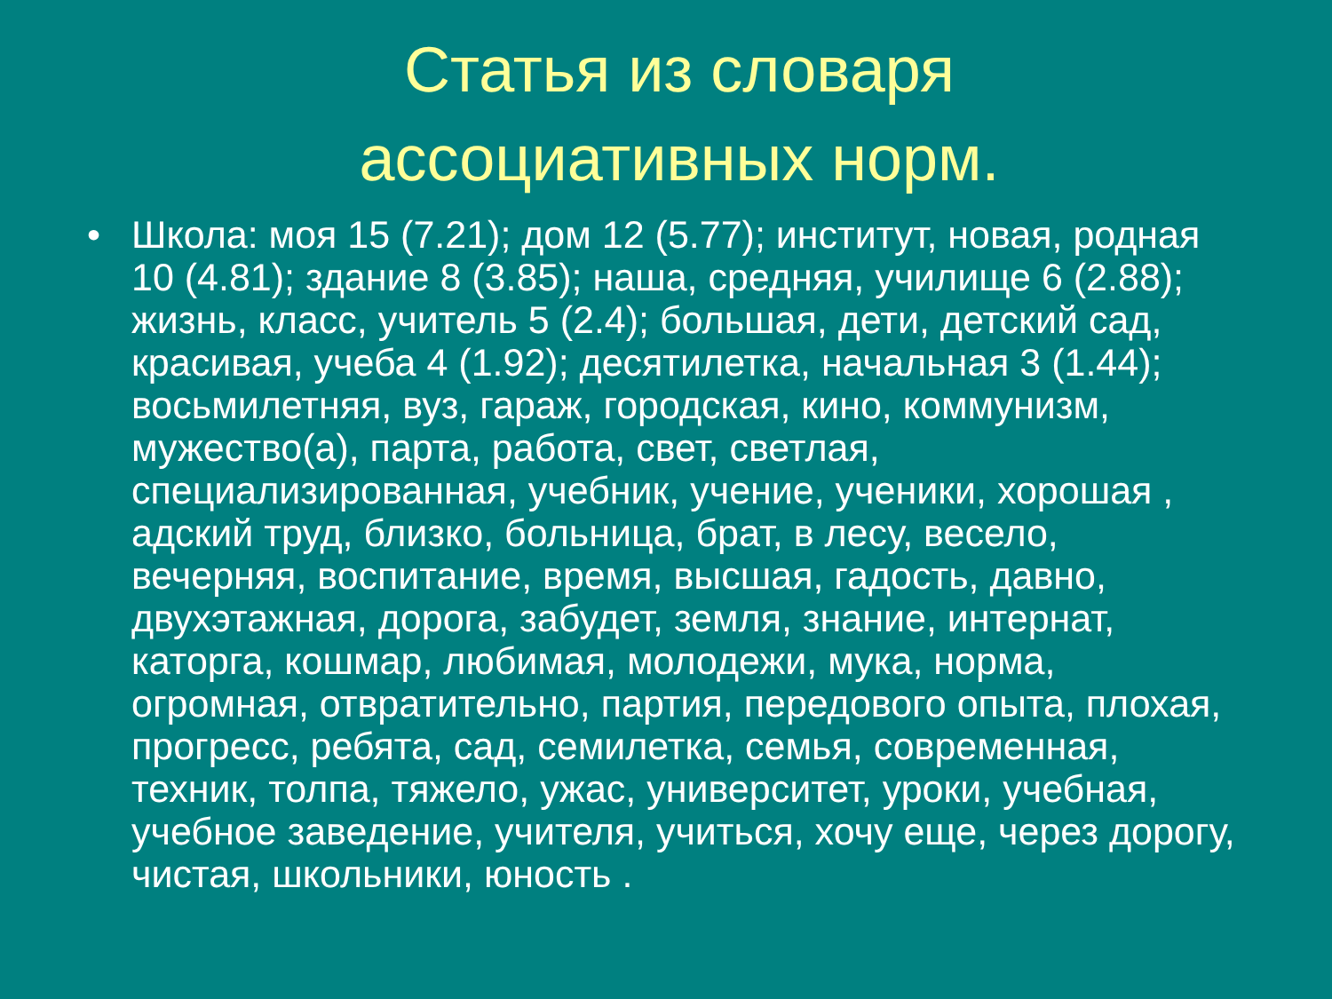Статья из словаря
ассоциативных норм.
• Школа: моя 15 (7.21); дом 12 (5.77); институт, новая, родная 10 (4.81); здание 8 (3.85); наша, средняя, училище 6 (2.88); жизнь, класс, учитель 5 (2.4); большая, дети, детский сад, красивая, учеба 4 (1.92); десятилетка, начальная 3 (1.44); восьмилетняя, вуз, гараж, городская, кино, коммунизм, мужество(а), парта, работа, свет, светлая, специализированная, учебник, учение, ученики, хорошая , адский труд, близко, больница, брат, в лесу, весело, вечерняя, воспитание, время, высшая, гадость, давно, двухэтажная, дорога, забудет, земля, знание, интернат, каторга, кошмар, любимая, молодежи, мука, норма, огромная, отвратительно, партия, передового опыта, плохая, прогресс, ребята, сад, семилетка, семья, современная, техник, толпа, тяжело, ужас, университет, уроки, учебная, учебное заведение, учителя, учиться, хочу еще, через дорогу, чистая, школьники, юность .